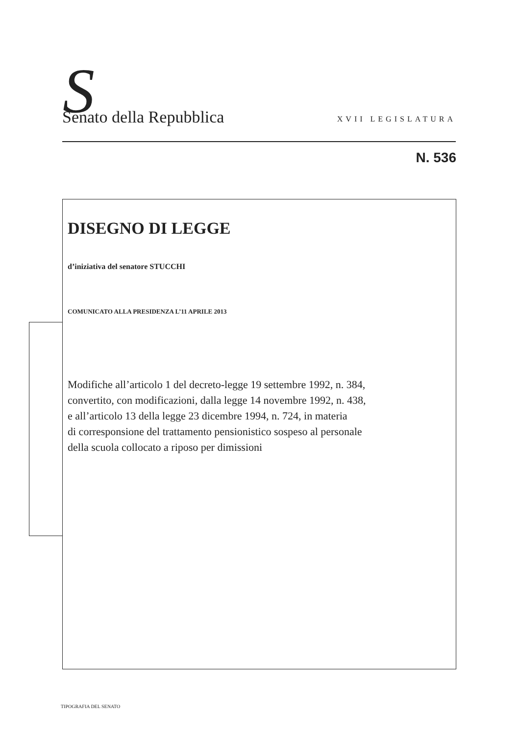S
Senato della Repubblica
XVII LEGISLATURA
N. 536
DISEGNO DI LEGGE
d’iniziativa del senatore STUCCHI
COMUNICATO ALLA PRESIDENZA L’11 APRILE 2013
Modifiche all’articolo 1 del decreto-legge 19 settembre 1992, n. 384,
convertito, con modificazioni, dalla legge 14 novembre 1992, n. 438,
e all’articolo 13 della legge 23 dicembre 1994, n. 724, in materia
di corresponsione del trattamento pensionistico sospeso al personale
della scuola collocato a riposo per dimissioni
TIPOGRAFIA DEL SENATO